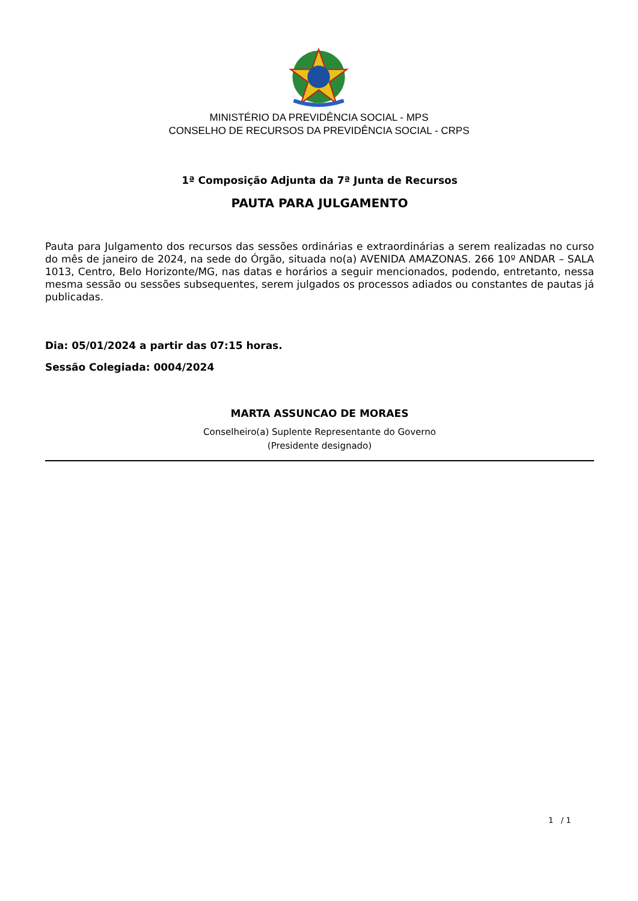MINISTÉRIO DA PREVIDÊNCIA SOCIAL - MPS
CONSELHO DE RECURSOS DA PREVIDÊNCIA SOCIAL - CRPS
1ª Composição Adjunta da 7ª Junta de Recursos
PAUTA PARA JULGAMENTO
Pauta para Julgamento dos recursos das sessões ordinárias e extraordinárias a serem realizadas no curso do mês de janeiro de 2024, na sede do Órgão, situada no(a) AVENIDA AMAZONAS. 266 10º ANDAR – SALA 1013, Centro, Belo Horizonte/MG, nas datas e horários a seguir mencionados, podendo, entretanto, nessa mesma sessão ou sessões subsequentes, serem julgados os processos adiados ou constantes de pautas já publicadas.
Dia: 05/01/2024 a partir das 07:15 horas.
Sessão Colegiada: 0004/2024
MARTA ASSUNCAO DE MORAES
Conselheiro(a) Suplente Representante do Governo
(Presidente designado)
1 / 1